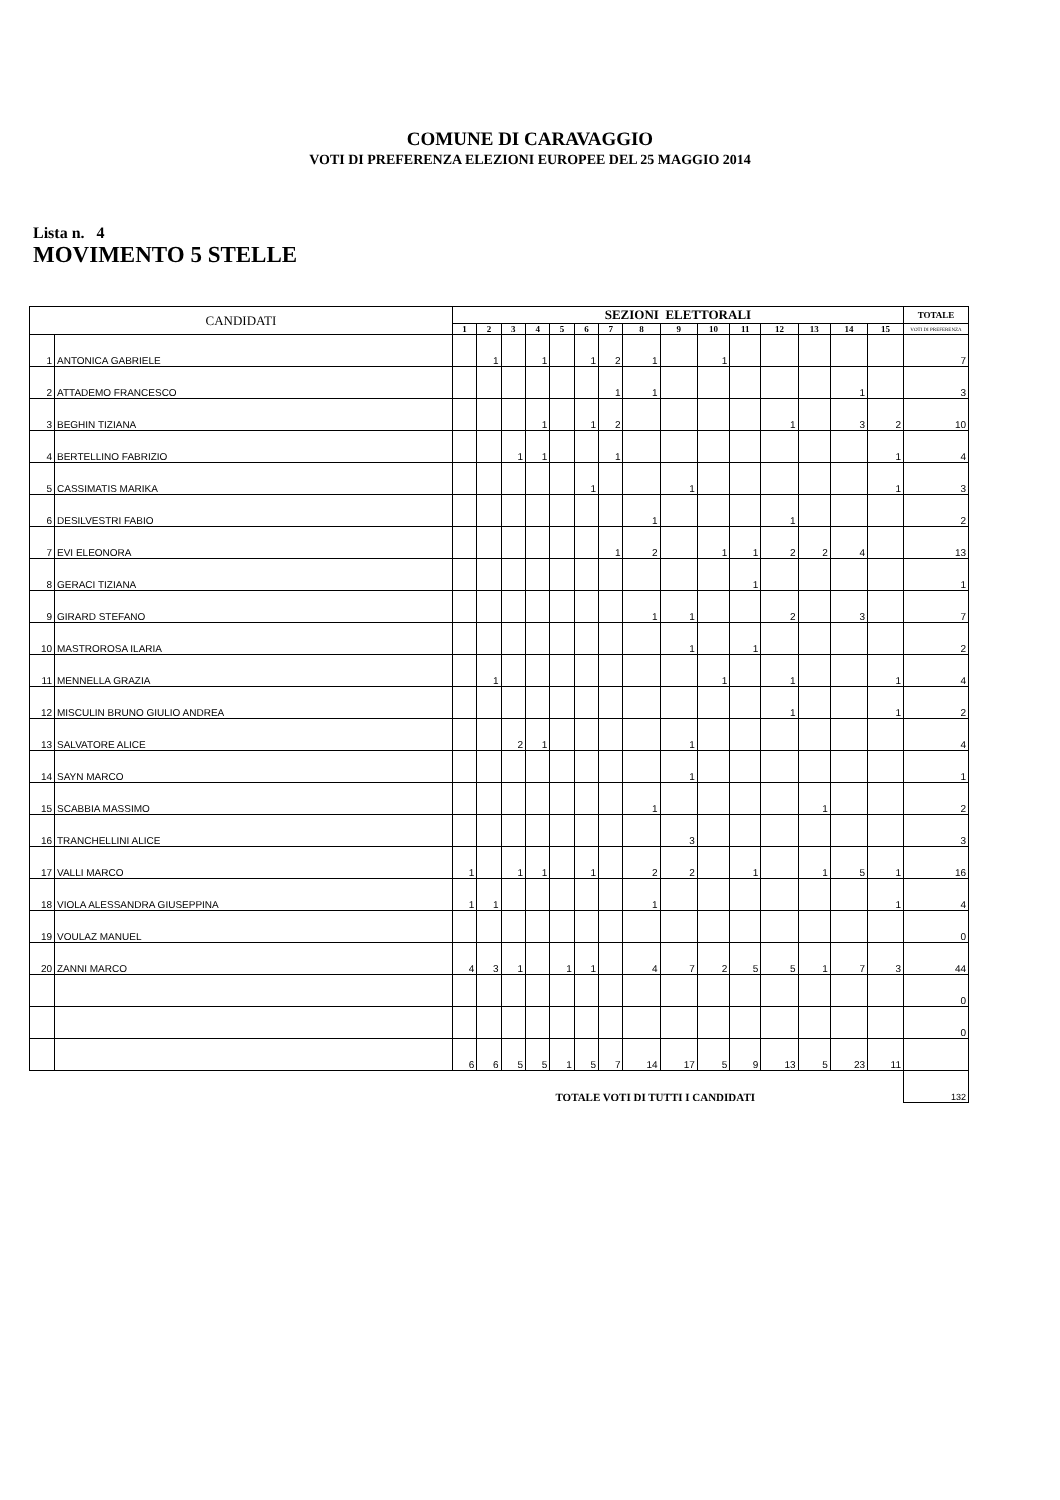COMUNE DI CARAVAGGIO
VOTI DI PREFERENZA ELEZIONI EUROPEE DEL 25 MAGGIO 2014
Lista n. 4
MOVIMENTO 5 STELLE
| CANDIDATI | | SEZIONI ELETTORALI | | | | | | | | | | | | | | | TOTALE |
| --- | --- | --- | --- | --- | --- | --- | --- | --- | --- | --- | --- | --- | --- | --- | --- | --- | --- |
| | | 1 | 2 | 3 | 4 | 5 | 6 | 7 | 8 | 9 | 10 | 11 | 12 | 13 | 14 | 15 | VOTI DI PREFERENZA |
| 1 | ANTONICA GABRIELE | | 1 | | 1 | | 1 | 2 | 1 | | 1 | | | | | | 7 |
| 2 | ATTADEMO FRANCESCO | | | | | | | 1 | 1 | | | | | | 1 | | 3 |
| 3 | BEGHIN TIZIANA | | | | 1 | | 1 | 2 | | | | | 1 | | 3 | 2 | 10 |
| 4 | BERTELLINO FABRIZIO | | | 1 | 1 | | | 1 | | | | | | | | 1 | 4 |
| 5 | CASSIMATIS MARIKA | | | | | | 1 | | | 1 | | | | | | 1 | 3 |
| 6 | DESILVESTRI FABIO | | | | | | | | 1 | | | | 1 | | | | 2 |
| 7 | EVI ELEONORA | | | | | | | 1 | 2 | | 1 | 1 | 2 | 2 | 4 | | 13 |
| 8 | GERACI TIZIANA | | | | | | | | | | | 1 | | | | | 1 |
| 9 | GIRARD STEFANO | | | | | | | | 1 | 1 | | | 2 | | 3 | | 7 |
| 10 | MASTROROSA ILARIA | | | | | | | | | 1 | | 1 | | | | | 2 |
| 11 | MENNELLA GRAZIA | | 1 | | | | | | | | 1 | | 1 | | | 1 | 4 |
| 12 | MISCULIN BRUNO GIULIO ANDREA | | | | | | | | | | | | 1 | | | 1 | 2 |
| 13 | SALVATORE ALICE | | | 2 | 1 | | | | | 1 | | | | | | | 4 |
| 14 | SAYN MARCO | | | | | | | | | 1 | | | | | | | 1 |
| 15 | SCABBIA MASSIMO | | | | | | | | 1 | | | | | 1 | | | 2 |
| 16 | TRANCHELLINI ALICE | | | | | | | | | 3 | | | | | | | 3 |
| 17 | VALLI MARCO | 1 | | 1 | 1 | | 1 | | 2 | 2 | | 1 | | 1 | 5 | 1 | 16 |
| 18 | VIOLA ALESSANDRA GIUSEPPINA | 1 | 1 | | | | | | 1 | | | | | | | 1 | 4 |
| 19 | VOULAZ MANUEL | | | | | | | | | | | | | | | | 0 |
| 20 | ZANNI MARCO | 4 | 3 | 1 | | 1 | 1 | | 4 | 7 | 2 | 5 | 5 | 1 | 7 | 3 | 44 |
| | | | | | | | | | | | | | | | | | 0 |
| | | | | | | | | | | | | | | | | | 0 |
| | | 6 | 6 | 5 | 5 | 1 | 5 | 7 | 14 | 17 | 5 | 9 | 13 | 5 | 23 | 11 | |
| TOTALE VOTI DI TUTTI I CANDIDATI | | | | | | | | | | | | | | | | | 132 |